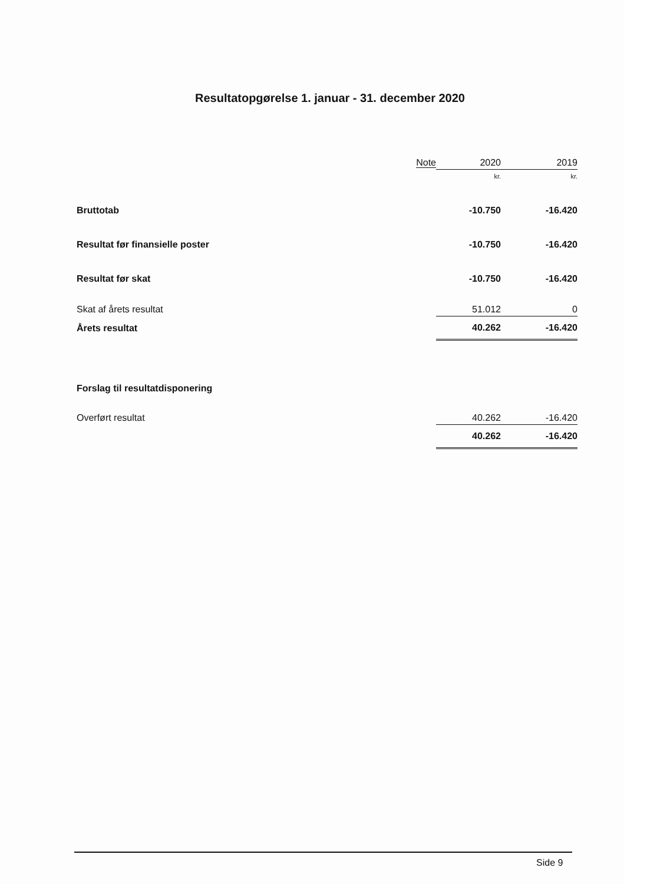Resultatopgørelse 1. januar - 31. december 2020
| | Note | 2020 | 2019 |
| --- | --- | --- | --- |
| | | kr. | kr. |
| Bruttotab | | -10.750 | -16.420 |
| Resultat før finansielle poster | | -10.750 | -16.420 |
| Resultat før skat | | -10.750 | -16.420 |
| Skat af årets resultat | | 51.012 | 0 |
| Årets resultat | | 40.262 | -16.420 |
| Forslag til resultatdisponering | | | |
| Overført resultat | | 40.262 | -16.420 |
| | | 40.262 | -16.420 |
Side 9